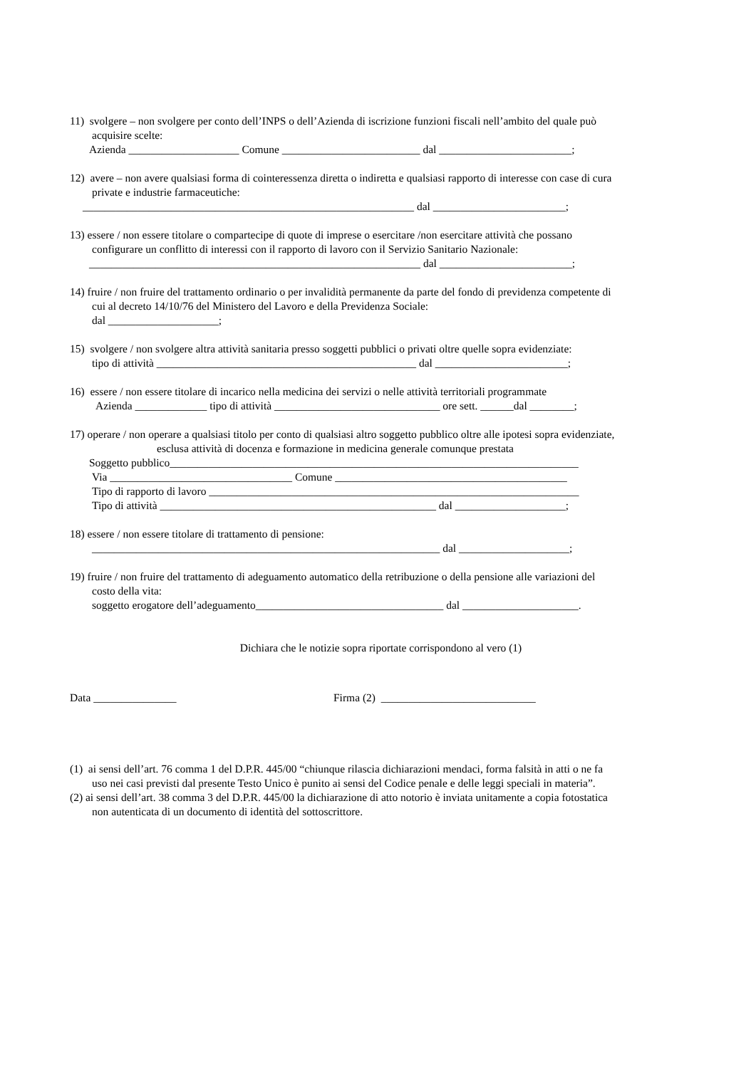11) svolgere – non svolgere per conto dell’INPS o dell’Azienda di iscrizione funzioni fiscali nell’ambito del quale può
acquisire scelte:
Azienda ____________________ Comune _________________________ dal ________________________;
12) avere – non avere qualsiasi forma di cointeressenza diretta o indiretta e qualsiasi rapporto di interesse con case di cura
private e industrie farmaceutiche:
____________________________________________________________ dal ________________________;
13) essere / non essere titolare o compartecipe di quote di imprese o esercitare /non esercitare attività che possano
configurare un conflitto di interessi con il rapporto di lavoro con il Servizio Sanitario Nazionale:
____________________________________________________________ dal ________________________;
14) fruire / non fruire del trattamento ordinario o per invalidità permanente da parte del fondo di previdenza competente di
cui al decreto 14/10/76 del Ministero del Lavoro e della Previdenza Sociale:
dal ____________________;
15) svolgere / non svolgere altra attività sanitaria presso soggetti pubblici o privati oltre quelle sopra evidenziate:
tipo di attività _______________________________________________ dal ________________________;
16) essere / non essere titolare di incarico nella medicina dei servizi o nelle attività territoriali programmate
Azienda _____________ tipo di attività ______________________________ ore sett. ______dal ________;
17) operare / non operare a qualsiasi titolo per conto di qualsiasi altro soggetto pubblico oltre alle ipotesi sopra evidenziate,
esclusa attività di docenza e formazione in medicina generale comunque prestata
Soggetto pubblico__________________________________________________________________________
Via _________________________________ Comune __________________________________________
Tipo di rapporto di lavoro ___________________________________________________________________
Tipo di attività __________________________________________________ dal ____________________;
18) essere / non essere titolare di trattamento di pensione:
_______________________________________________________________ dal ____________________;
19) fruire / non fruire del trattamento di adeguamento automatico della retribuzione o della pensione alle variazioni del
costo della vita:
soggetto erogatore dell’adeguamento__________________________________ dal _____________________.
Dichiara che le notizie sopra riportate corrispondono al vero (1)
Data _______________ Firma (2) ____________________________
(1) ai sensi dell’art. 76 comma 1 del D.P.R. 445/00 “chiunque rilascia dichiarazioni mendaci, forma falsità in atti o ne fa
uso nei casi previsti dal presente Testo Unico è punito ai sensi del Codice penale e delle leggi speciali in materia”.
(2) ai sensi dell’art. 38 comma 3 del D.P.R. 445/00 la dichiarazione di atto notorio è inviata unitamente a copia fotostatica
non autenticata di un documento di identità del sottoscrittore.